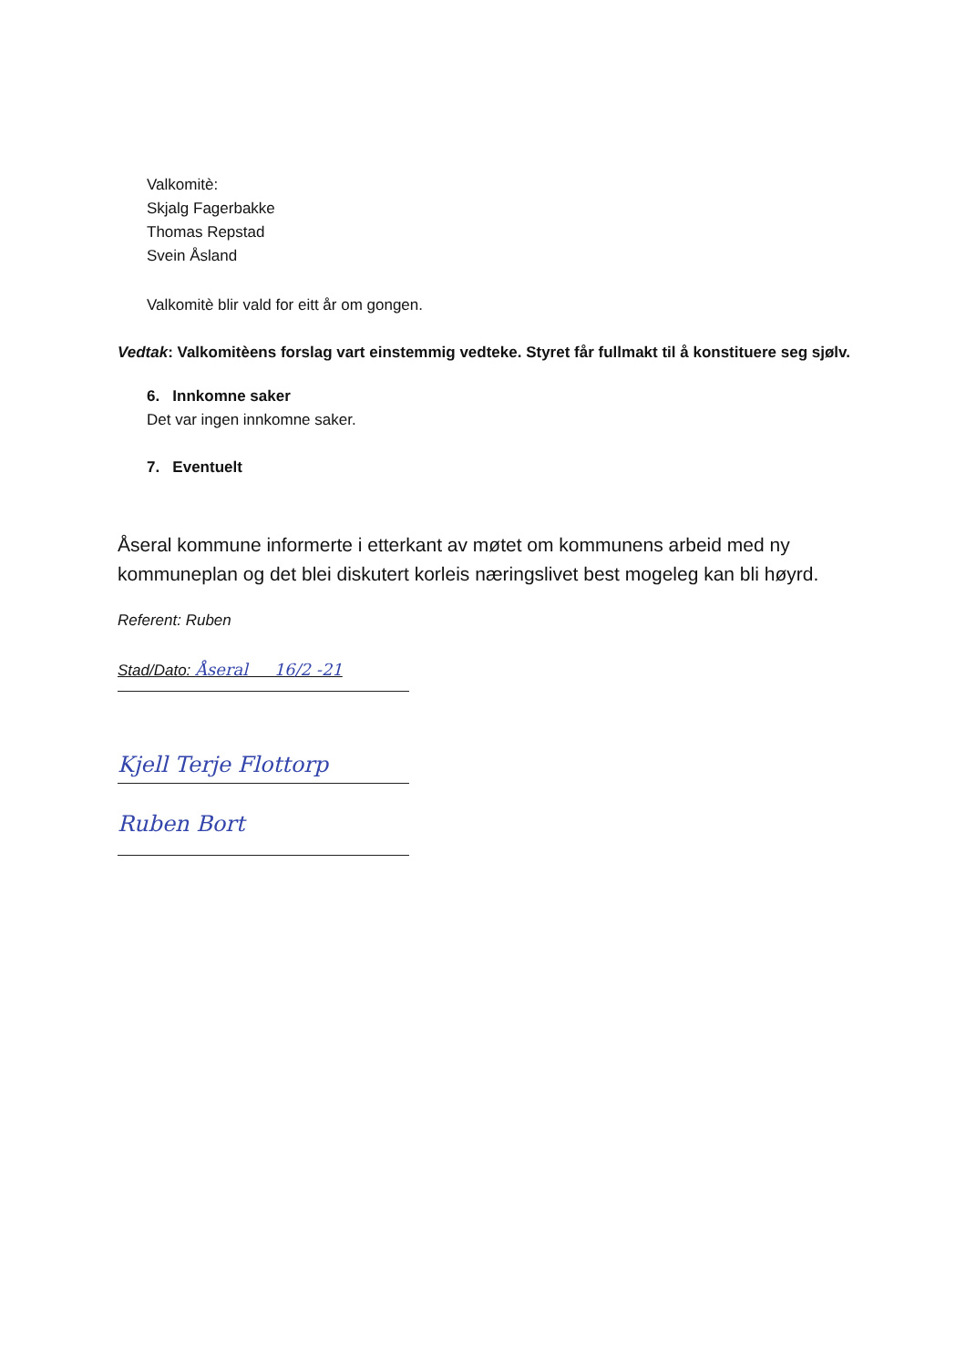Valkomitè:
Skjalg Fagerbakke
Thomas Repstad
Svein Åsland
Valkomitè blir vald for eitt år om gongen.
Vedtak: Valkomitèens forslag vart einstemmig vedteke. Styret får fullmakt til å konstituere seg sjølv.
6. Innkomne saker
Det var ingen innkomne saker.
7. Eventuelt
Åseral kommune informerte i etterkant av møtet om kommunens arbeid med ny kommuneplan og det blei diskutert korleis næringslivet best mogeleg kan bli høyrd.
Referent: Ruben
Stad/Dato: Åseral 16/2 -21
Kjell Terje Flottorp
Ruben Bort